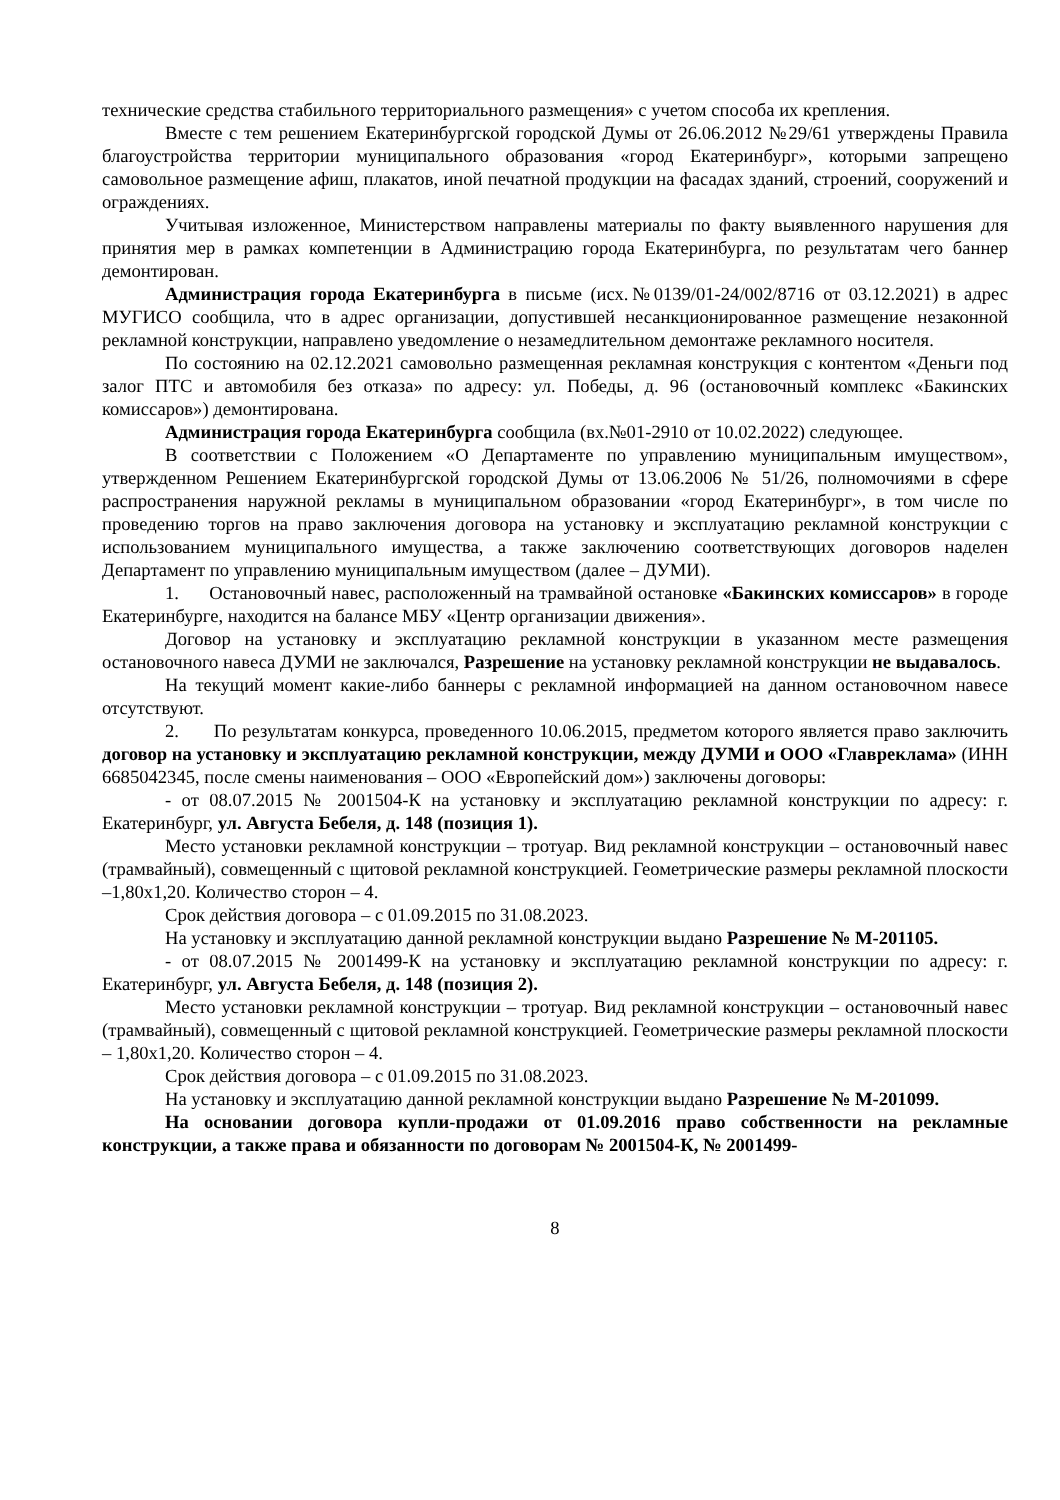технические средства стабильного территориального размещения» с учетом способа их крепления.
Вместе с тем решением Екатеринбургской городской Думы от 26.06.2012 №29/61 утверждены Правила благоустройства территории муниципального образования «город Екатеринбург», которыми запрещено самовольное размещение афиш, плакатов, иной печатной продукции на фасадах зданий, строений, сооружений и ограждениях.
Учитывая изложенное, Министерством направлены материалы по факту выявленного нарушения для принятия мер в рамках компетенции в Администрацию города Екатеринбурга, по результатам чего баннер демонтирован.
Администрация города Екатеринбурга в письме (исх.№0139/01-24/002/8716 от 03.12.2021) в адрес МУГИСО сообщила, что в адрес организации, допустившей несанкционированное размещение незаконной рекламной конструкции, направлено уведомление о незамедлительном демонтаже рекламного носителя.
По состоянию на 02.12.2021 самовольно размещенная рекламная конструкция с контентом «Деньги под залог ПТС и автомобиля без отказа» по адресу: ул. Победы, д. 96 (остановочный комплекс «Бакинских комиссаров») демонтирована.
Администрация города Екатеринбурга сообщила (вх.№01-2910 от 10.02.2022) следующее.
В соответствии с Положением «О Департаменте по управлению муниципальным имуществом», утвержденном Решением Екатеринбургской городской Думы от 13.06.2006 № 51/26, полномочиями в сфере распространения наружной рекламы в муниципальном образовании «город Екатеринбург», в том числе по проведению торгов на право заключения договора на установку и эксплуатацию рекламной конструкции с использованием муниципального имущества, а также заключению соответствующих договоров наделен Департамент по управлению муниципальным имуществом (далее – ДУМИ).
1. Остановочный навес, расположенный на трамвайной остановке «Бакинских комиссаров» в городе Екатеринбурге, находится на балансе МБУ «Центр организации движения».
Договор на установку и эксплуатацию рекламной конструкции в указанном месте размещения остановочного навеса ДУМИ не заключался, Разрешение на установку рекламной конструкции не выдавалось.
На текущий момент какие-либо баннеры с рекламной информацией на данном остановочном навесе отсутствуют.
2. По результатам конкурса, проведенного 10.06.2015, предметом которого является право заключить договор на установку и эксплуатацию рекламной конструкции, между ДУМИ и ООО «Главреклама» (ИНН 6685042345, после смены наименования – ООО «Европейский дом») заключены договоры:
- от 08.07.2015 № 2001504-К на установку и эксплуатацию рекламной конструкции по адресу: г. Екатеринбург, ул. Августа Бебеля, д. 148 (позиция 1).
Место установки рекламной конструкции – тротуар. Вид рекламной конструкции – остановочный навес (трамвайный), совмещенный с щитовой рекламной конструкцией. Геометрические размеры рекламной плоскости –1,80х1,20. Количество сторон – 4.
Срок действия договора – с 01.09.2015 по 31.08.2023.
На установку и эксплуатацию данной рекламной конструкции выдано Разрешение № М-201105.
- от 08.07.2015 № 2001499-К на установку и эксплуатацию рекламной конструкции по адресу: г. Екатеринбург, ул. Августа Бебеля, д. 148 (позиция 2).
Место установки рекламной конструкции – тротуар. Вид рекламной конструкции – остановочный навес (трамвайный), совмещенный с щитовой рекламной конструкцией. Геометрические размеры рекламной плоскости – 1,80х1,20. Количество сторон – 4.
Срок действия договора – с 01.09.2015 по 31.08.2023.
На установку и эксплуатацию данной рекламной конструкции выдано Разрешение № М-201099.
На основании договора купли-продажи от 01.09.2016 право собственности на рекламные конструкции, а также права и обязанности по договорам № 2001504-К, № 2001499-
8